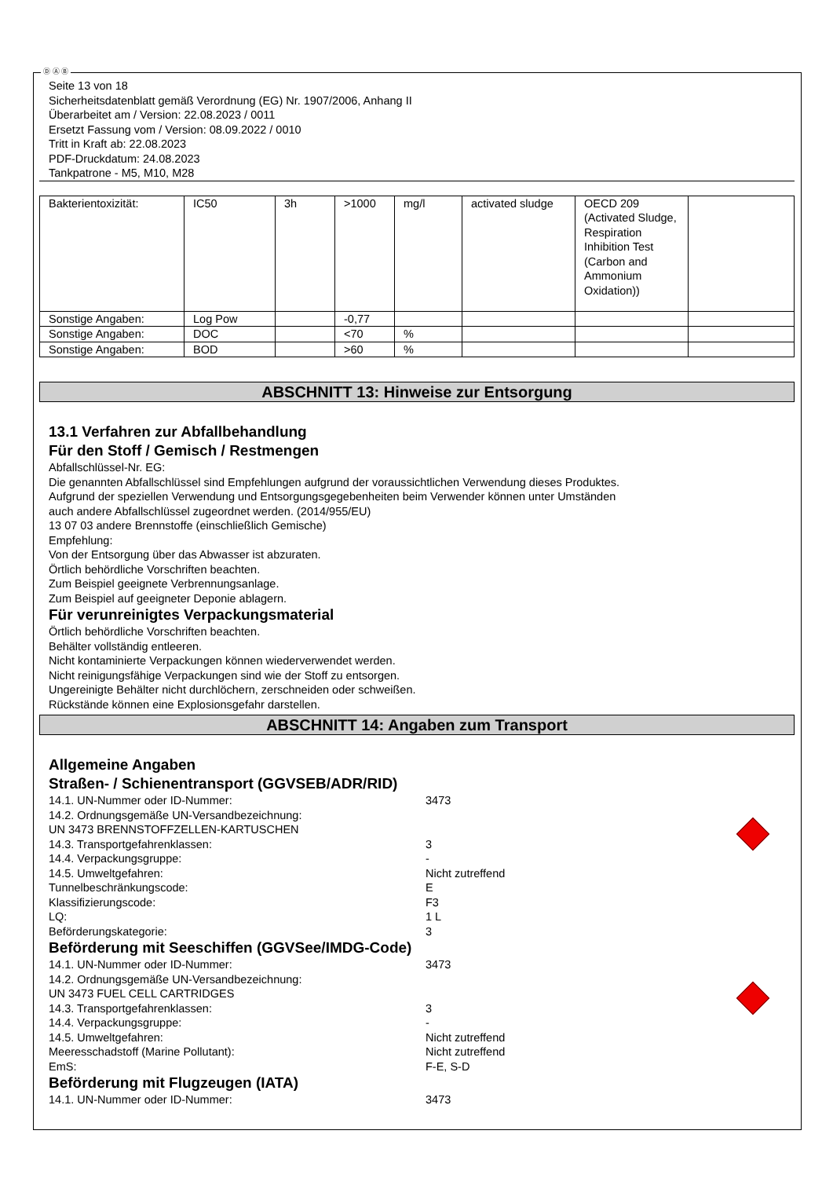Ⓓ Ⓐ Ⓑ
Seite 13 von 18
Sicherheitsdatenblatt gemäß Verordnung (EG) Nr. 1907/2006, Anhang II
Überarbeitet am / Version: 22.08.2023 / 0011
Ersetzt Fassung vom / Version: 08.09.2022 / 0010
Tritt in Kraft ab: 22.08.2023
PDF-Druckdatum: 24.08.2023
Tankpatrone - M5, M10, M28
| Bakterientoxizität: | IC50 | 3h | >1000 | mg/l | activated sludge | OECD 209 (Activated Sludge, Respiration Inhibition Test (Carbon and Ammonium Oxidation)) | |
| Sonstige Angaben: | Log Pow | | -0,77 | | | | |
| Sonstige Angaben: | DOC | | <70 | % | | | |
| Sonstige Angaben: | BOD | | >60 | % | | | |
ABSCHNITT 13: Hinweise zur Entsorgung
13.1 Verfahren zur Abfallbehandlung
Für den Stoff / Gemisch / Restmengen
Abfallschlüssel-Nr. EG:
Die genannten Abfallschlüssel sind Empfehlungen aufgrund der voraussichtlichen Verwendung dieses Produktes.
Aufgrund der speziellen Verwendung und Entsorgungsgegebenheiten beim Verwender können unter Umständen
auch andere Abfallschlüssel zugeordnet werden. (2014/955/EU)
13 07 03 andere Brennstoffe (einschließlich Gemische)
Empfehlung:
Von der Entsorgung über das Abwasser ist abzuraten.
Örtlich behördliche Vorschriften beachten.
Zum Beispiel geeignete Verbrennungsanlage.
Zum Beispiel auf geeigneter Deponie ablagern.
Für verunreinigtes Verpackungsmaterial
Örtlich behördliche Vorschriften beachten.
Behälter vollständig entleeren.
Nicht kontaminierte Verpackungen können wiederverwendet werden.
Nicht reinigungsfähige Verpackungen sind wie der Stoff zu entsorgen.
Ungereinigte Behälter nicht durchlöchern, zerschneiden oder schweißen.
Rückstände können eine Explosionsgefahr darstellen.
ABSCHNITT 14: Angaben zum Transport
Allgemeine Angaben
Straßen- / Schienentransport (GGVSEB/ADR/RID)
14.1. UN-Nummer oder ID-Nummer: 3473
14.2. Ordnungsgemäße UN-Versandbezeichnung:
UN 3473 BRENNSTOFFZELLEN-KARTUSCHEN
14.3. Transportgefahrenklassen: 3
14.4. Verpackungsgruppe: -
14.5. Umweltgefahren: Nicht zutreffend
Tunnelbeschränkungscode: E
Klassifizierungscode: F3
LQ: 1 L
Beförderungskategorie: 3
Beförderung mit Seeschiffen (GGVSee/IMDG-Code)
14.1. UN-Nummer oder ID-Nummer: 3473
14.2. Ordnungsgemäße UN-Versandbezeichnung:
UN 3473 FUEL CELL CARTRIDGES
14.3. Transportgefahrenklassen: 3
14.4. Verpackungsgruppe: -
14.5. Umweltgefahren: Nicht zutreffend
Meeresschadstoff (Marine Pollutant): Nicht zutreffend
EmS: F-E, S-D
Beförderung mit Flugzeugen (IATA)
14.1. UN-Nummer oder ID-Nummer: 3473